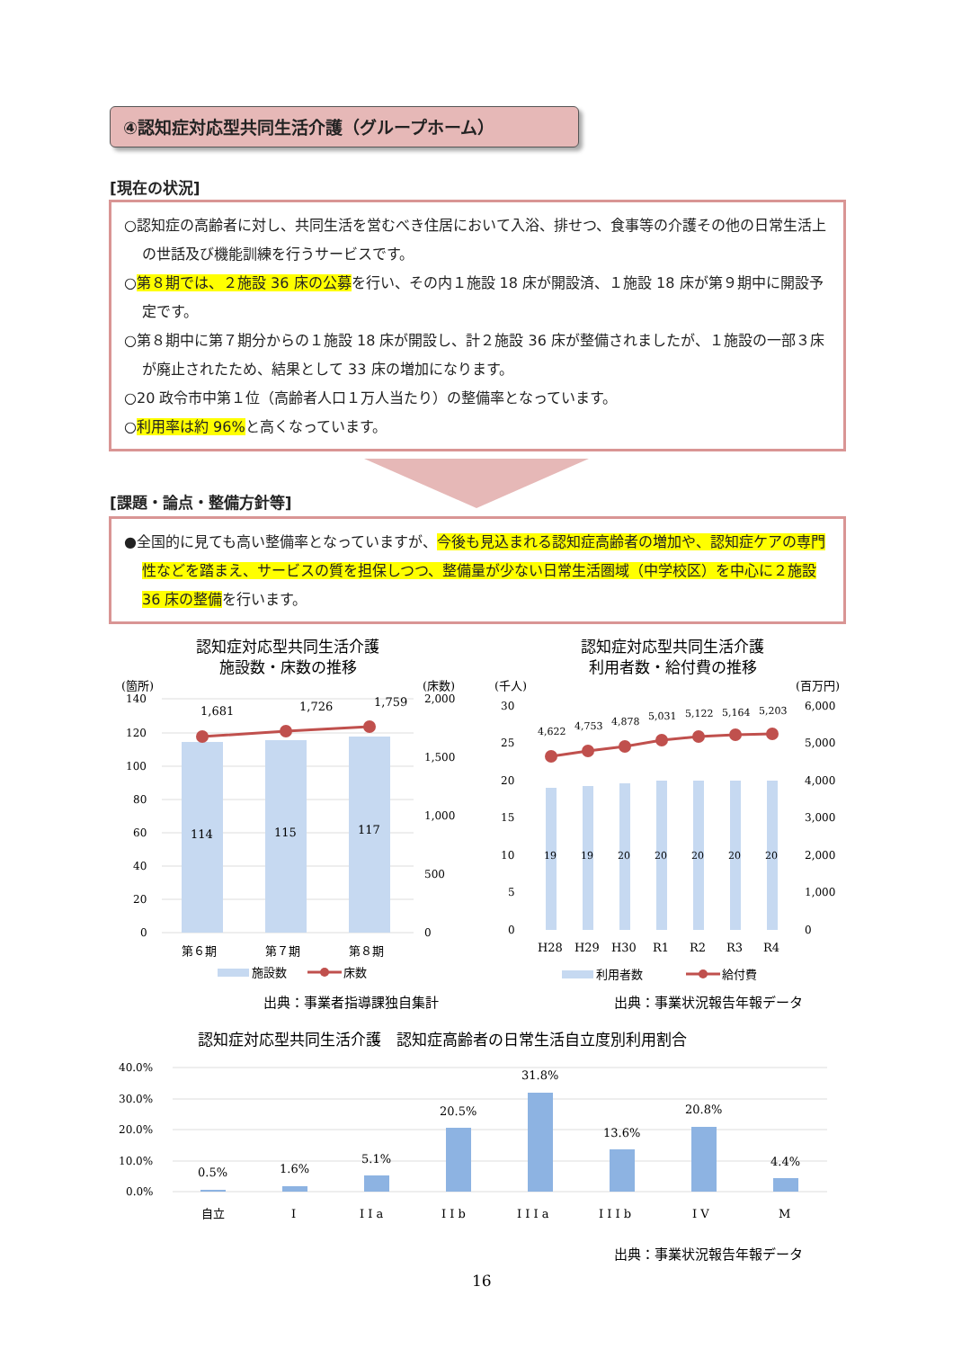④認知症対応型共同生活介護（グループホーム）
[現在の状況]
○認知症の高齢者に対し、共同生活を営むべき住居において入浴、排せつ、食事等の介護その他の日常生活上の世話及び機能訓練を行うサービスです。
○第８期では、２施設 36 床の公募を行い、その内１施設 18 床が開設済、１施設 18 床が第９期中に開設予定です。
○第８期中に第７期分からの１施設 18 床が開設し、計２施設 36 床が整備されましたが、１施設の一部３床が廃止されたため、結果として 33 床の増加になります。
○20 政令市中第１位（高齢者人口１万人当たり）の整備率となっています。
○利用率は約 96% と高くなっています。
[課題・論点・整備方針等]
●全国的に見ても高い整備率となっていますが、今後も見込まれる認知症高齢者の増加や、認知症ケアの専門性などを踏まえ、サービスの質を担保しつつ、整備量が少ない日常生活圏域（中学校区）を中心に２施設 36 床の整備を行います。
認知症対応型共同生活介護
施設数・床数の推移
(箇所)
(床数)
140
120
100
80
60
40
20
0
2,000
1,500
1,000
500
0
114
115
117
1,681
1,726
1,759
第６期
第７期
第８期
施設数
床数
出典：事業者指導課独自集計
認知症対応型共同生活介護
利用者数・給付費の推移
(千人)
(百万円)
30
25
20
15
10
5
0
6,000
5,000
4,000
3,000
2,000
1,000
0
19
19
20
20
20
20
20
4,622
4,753
4,878
5,031
5,122
5,164
5,203
H28
H29
H30
R1
R2
R3
R4
利用者数
給付費
出典：事業状況報告年報データ
認知症対応型共同生活介護　認知症高齢者の日常生活自立度別利用割合
40.0%
30.0%
20.0%
10.0%
0.0%
0.5%
1.6%
5.1%
20.5%
31.8%
13.6%
20.8%
4.4%
自立
I
I I a
I I b
I I I a
I I I b
I V
M
出典：事業状況報告年報データ
16